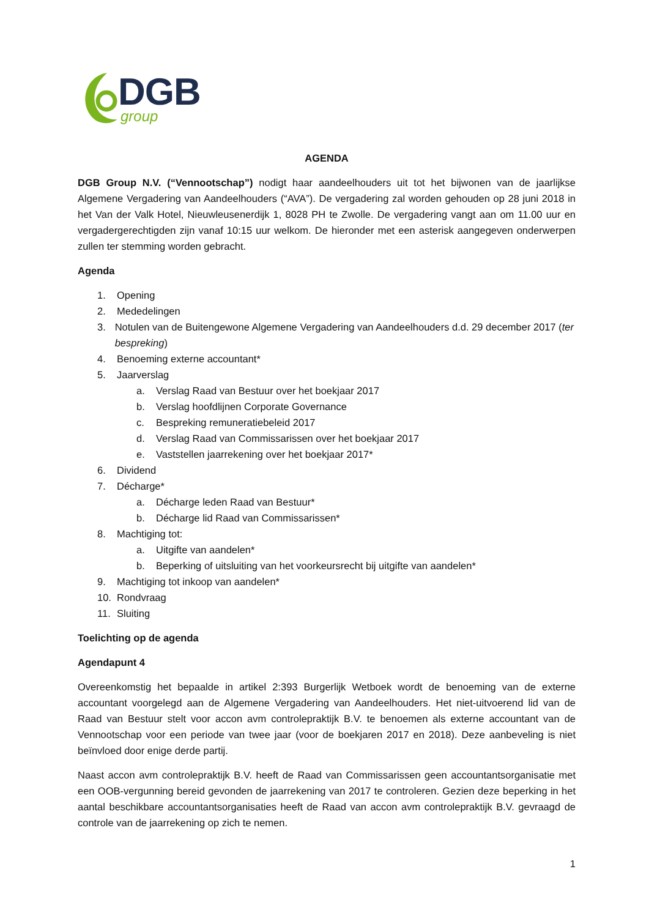DGB
group
AGENDA
DGB Group N.V. (“Vennootschap”) nodigt haar aandeelhouders uit tot het bijwonen van de jaarlijkse Algemene Vergadering van Aandeelhouders (“AVA”). De vergadering zal worden gehouden op 28 juni 2018 in het Van der Valk Hotel, Nieuwleusenerdijk 1, 8028 PH te Zwolle. De vergadering vangt aan om 11.00 uur en vergadergerechtigden zijn vanaf 10:15 uur welkom. De hieronder met een asterisk aangegeven onderwerpen zullen ter stemming worden gebracht.
Agenda
1. Opening
2. Mededelingen
3. Notulen van de Buitengewone Algemene Vergadering van Aandeelhouders d.d. 29 december 2017 (ter bespreking)
4. Benoeming externe accountant*
5. Jaarverslag
a. Verslag Raad van Bestuur over het boekjaar 2017
b. Verslag hoofdlijnen Corporate Governance
c. Bespreking remuneratiebeleid 2017
d. Verslag Raad van Commissarissen over het boekjaar 2017
e. Vaststellen jaarrekening over het boekjaar 2017*
6. Dividend
7. Décharge*
a. Décharge leden Raad van Bestuur*
b. Décharge lid Raad van Commissarissen*
8. Machtiging tot:
a. Uitgifte van aandelen*
b. Beperking of uitsluiting van het voorkeursrecht bij uitgifte van aandelen*
9. Machtiging tot inkoop van aandelen*
10. Rondvraag
11. Sluiting
Toelichting op de agenda
Agendapunt 4
Overeenkomstig het bepaalde in artikel 2:393 Burgerlijk Wetboek wordt de benoeming van de externe accountant voorgelegd aan de Algemene Vergadering van Aandeelhouders. Het niet-uitvoerend lid van de Raad van Bestuur stelt voor accon avm controlepraktijk B.V. te benoemen als externe accountant van de Vennootschap voor een periode van twee jaar (voor de boekjaren 2017 en 2018). Deze aanbeveling is niet beïnvloed door enige derde partij.
Naast accon avm controlepraktijk B.V. heeft de Raad van Commissarissen geen accountantsorganisatie met een OOB-vergunning bereid gevonden de jaarrekening van 2017 te controleren. Gezien deze beperking in het aantal beschikbare accountantsorganisaties heeft de Raad van accon avm controlepraktijk B.V. gevraagd de controle van de jaarrekening op zich te nemen.
1